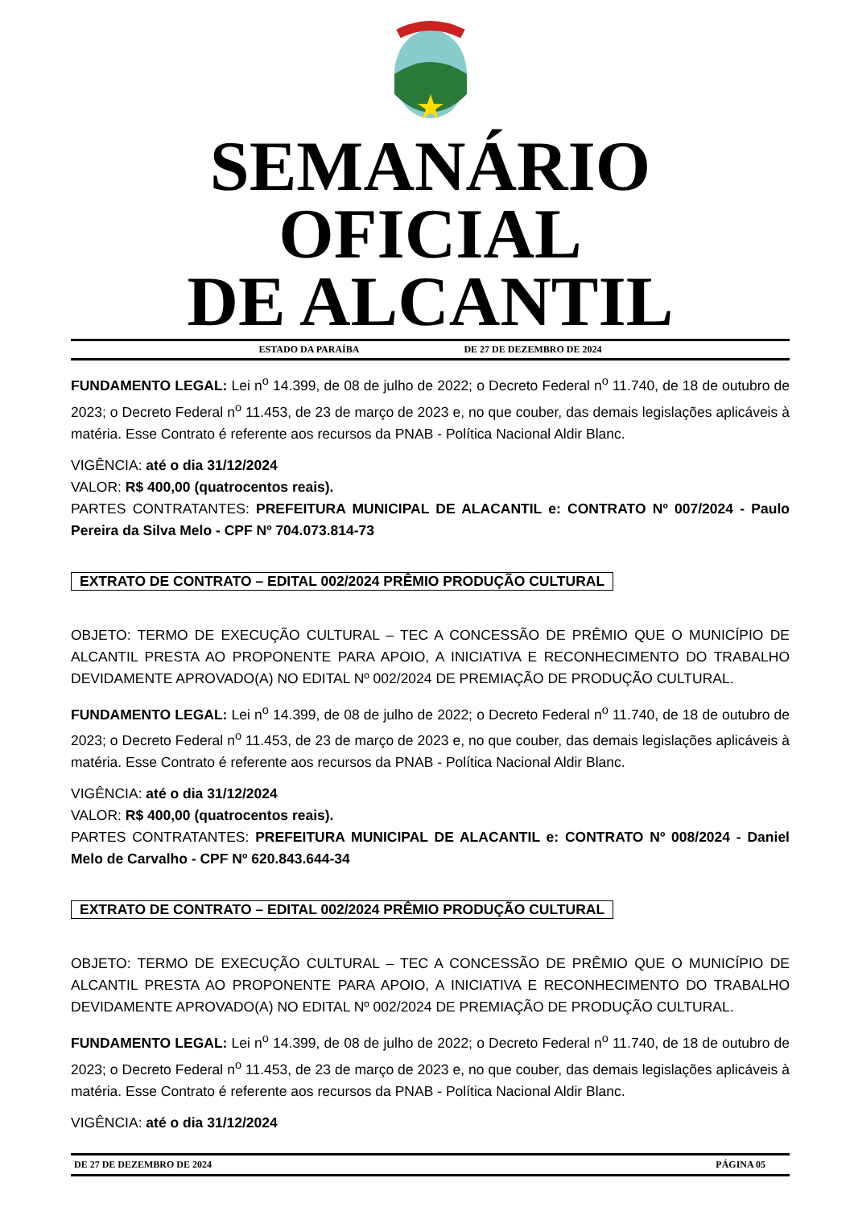SEMANÁRIO OFICIAL
DE ALCANTIL
ESTADO DA PARAÍBA DE 27 DE DEZEMBRO DE 2024
FUNDAMENTO LEGAL: Lei n<sup>o</sup> 14.399, de 08 de julho de 2022; o Decreto Federal n<sup>o</sup> 11.740, de 18 de outubro de 2023; o Decreto Federal n<sup>o</sup> 11.453, de 23 de março de 2023 e, no que couber, das demais legislações aplicáveis à matéria. Esse Contrato é referente aos recursos da PNAB - Política Nacional Aldir Blanc.
VIGÊNCIA: até o dia 31/12/2024
VALOR: R$ 400,00 (quatrocentos reais).
PARTES CONTRATANTES: PREFEITURA MUNICIPAL DE ALACANTIL e: CONTRATO Nº 007/2024 - Paulo Pereira da Silva Melo - CPF Nº 704.073.814-73
EXTRATO DE CONTRATO – EDITAL 002/2024 PRÊMIO PRODUÇÃO CULTURAL
OBJETO: TERMO DE EXECUÇÃO CULTURAL – TEC A CONCESSÃO DE PRÊMIO QUE O MUNICÍPIO DE ALCANTIL PRESTA AO PROPONENTE PARA APOIO, A INICIATIVA E RECONHECIMENTO DO TRABALHO DEVIDAMENTE APROVADO(A) NO EDITAL Nº 002/2024 DE PREMIAÇÃO DE PRODUÇÃO CULTURAL.
FUNDAMENTO LEGAL: Lei n<sup>o</sup> 14.399, de 08 de julho de 2022; o Decreto Federal n<sup>o</sup> 11.740, de 18 de outubro de 2023; o Decreto Federal n<sup>o</sup> 11.453, de 23 de março de 2023 e, no que couber, das demais legislações aplicáveis à matéria. Esse Contrato é referente aos recursos da PNAB - Política Nacional Aldir Blanc.
VIGÊNCIA: até o dia 31/12/2024
VALOR: R$ 400,00 (quatrocentos reais).
PARTES CONTRATANTES: PREFEITURA MUNICIPAL DE ALACANTIL e: CONTRATO Nº 008/2024 - Daniel Melo de Carvalho - CPF Nº 620.843.644-34
EXTRATO DE CONTRATO – EDITAL 002/2024 PRÊMIO PRODUÇÃO CULTURAL
OBJETO: TERMO DE EXECUÇÃO CULTURAL – TEC A CONCESSÃO DE PRÊMIO QUE O MUNICÍPIO DE ALCANTIL PRESTA AO PROPONENTE PARA APOIO, A INICIATIVA E RECONHECIMENTO DO TRABALHO DEVIDAMENTE APROVADO(A) NO EDITAL Nº 002/2024 DE PREMIAÇÃO DE PRODUÇÃO CULTURAL.
FUNDAMENTO LEGAL: Lei n<sup>o</sup> 14.399, de 08 de julho de 2022; o Decreto Federal n<sup>o</sup> 11.740, de 18 de outubro de 2023; o Decreto Federal n<sup>o</sup> 11.453, de 23 de março de 2023 e, no que couber, das demais legislações aplicáveis à matéria. Esse Contrato é referente aos recursos da PNAB - Política Nacional Aldir Blanc.
VIGÊNCIA: até o dia 31/12/2024
DE 27 DE DEZEMBRO DE 2024 PÁGINA 05